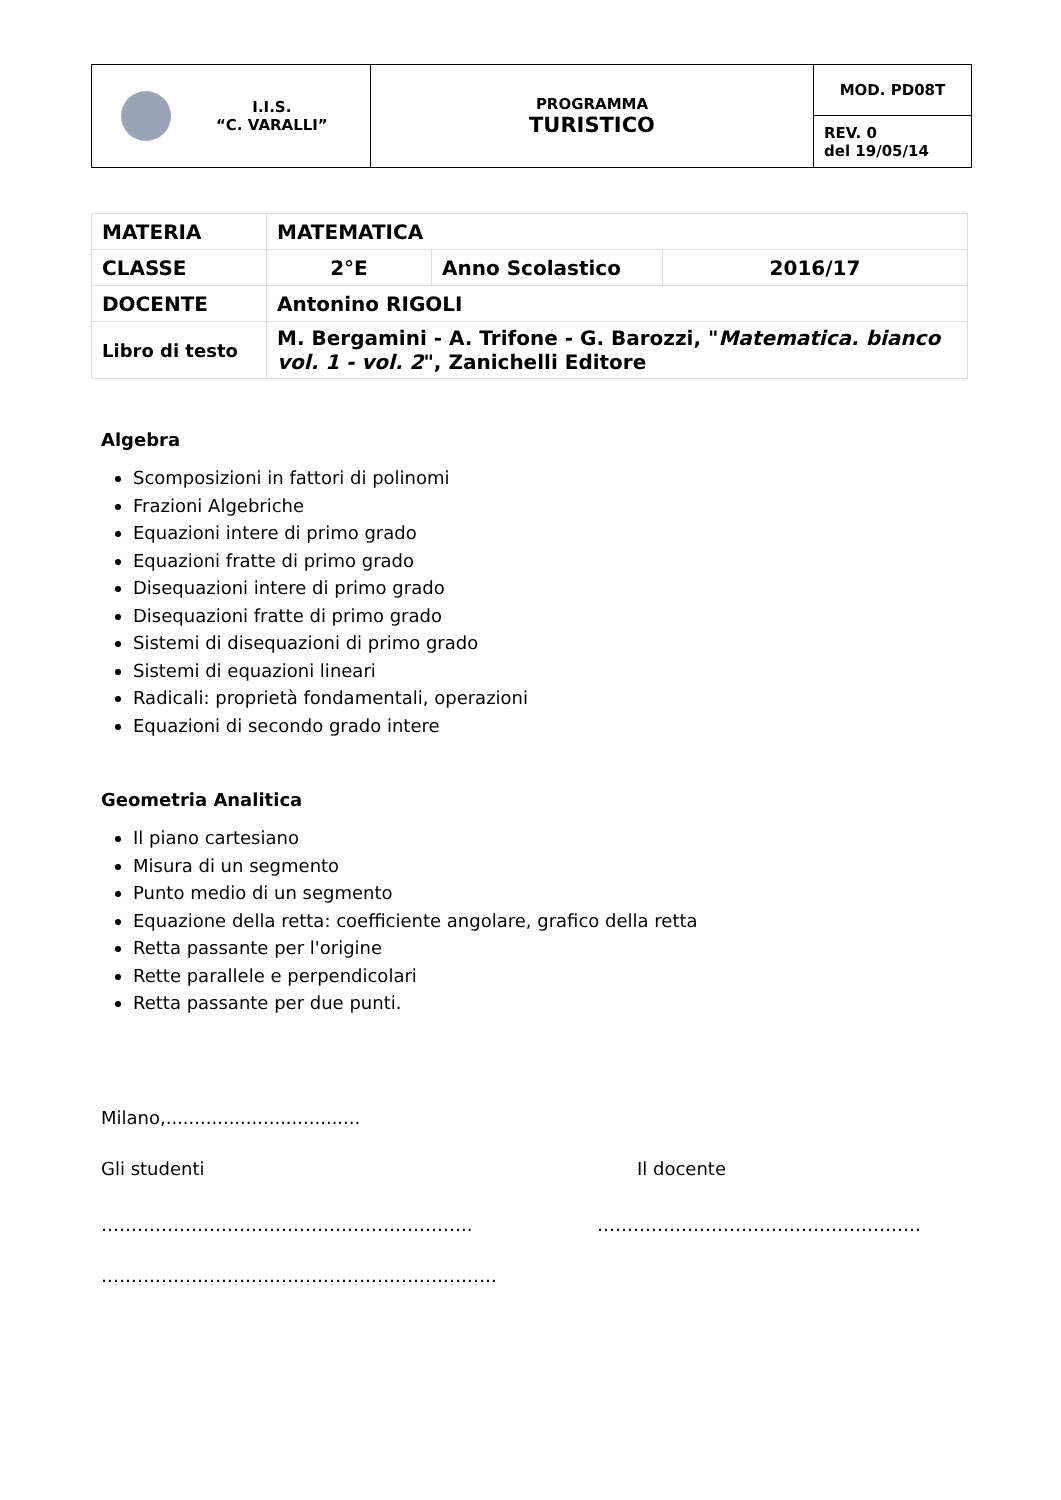| I.I.S. “C. VARALLI” | PROGRAMMA TURISTICO | MOD. PD08T |
| | | REV. 0 del 19/05/14 |
| MATERIA | MATEMATICA | | |
| CLASSE | 2°E | Anno Scolastico | 2016/17 |
| DOCENTE | Antonino RIGOLI | | |
| Libro di testo | M. Bergamini - A. Trifone - G. Barozzi, " Matematica. bianco vol. 1 - vol. 2 ", Zanichelli Editore | | |
Algebra
Scomposizioni in fattori di polinomi
Frazioni Algebriche
Equazioni intere di primo grado
Equazioni fratte di primo grado
Disequazioni intere di primo grado
Disequazioni fratte di primo grado
Sistemi di disequazioni di primo grado
Sistemi di equazioni lineari
Radicali: proprietà fondamentali, operazioni
Equazioni di secondo grado intere
Geometria Analitica
Il piano cartesiano
Misura di un segmento
Punto medio di un segmento
Equazione della retta: coefficiente angolare, grafico della retta
Retta passante per l'origine
Rette parallele e perpendicolari
Retta passante per due punti.
Milano,..................................
Gli studenti Il docente
…………………………………………………….. ………………………………………………
…………………………………………………………